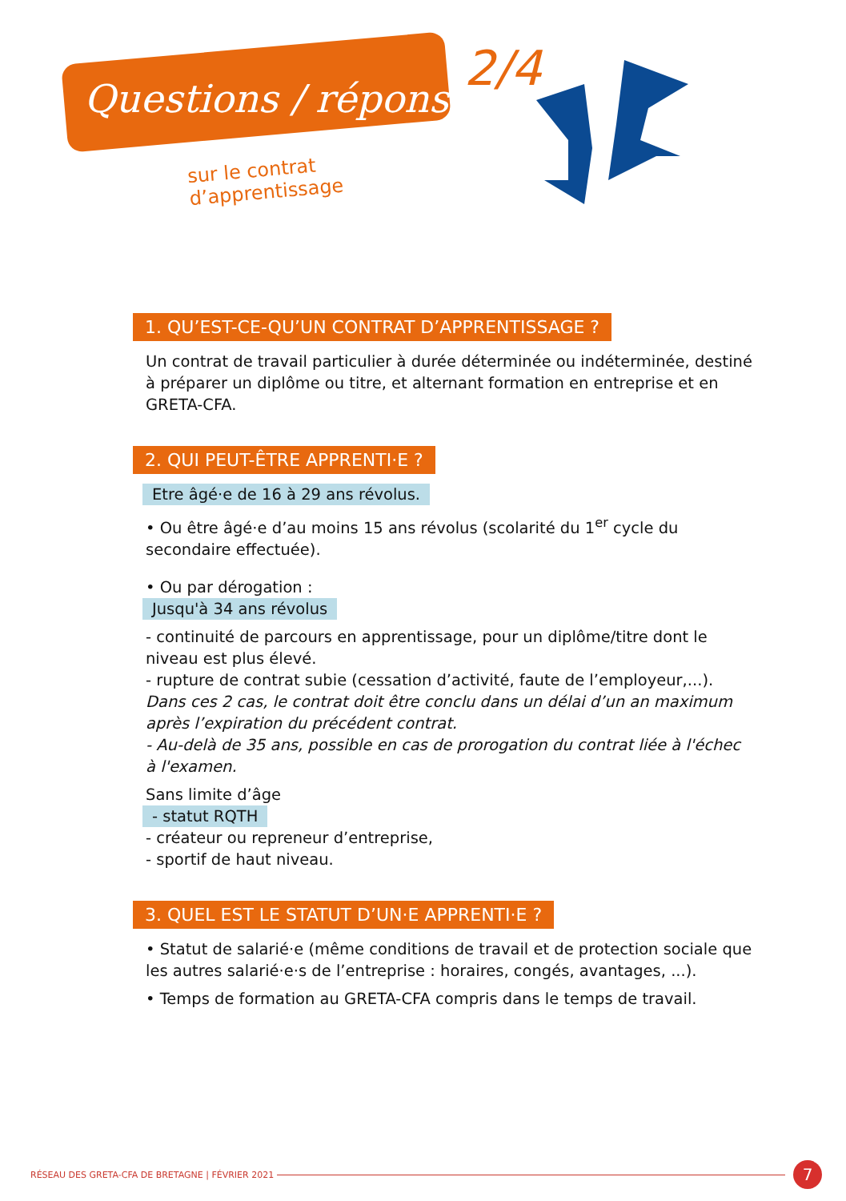Questions / réponses
2/4
sur le contrat d’apprentissage
1. QU’EST-CE-QU’UN CONTRAT D’APPRENTISSAGE ?
Un contrat de travail particulier à durée déterminée ou indéterminée, destiné à préparer un diplôme ou titre, et alternant formation en entreprise et en GRETA-CFA.
2. QUI PEUT-ÊTRE APPRENTI·E ?
Etre âgé·e de 16 à 29 ans révolus.
• Ou être âgé·e d’au moins 15 ans révolus (scolarité du 1<sup>er</sup> cycle du secondaire effectuée).
• Ou par dérogation :
Jusqu'à 34 ans révolus
- continuité de parcours en apprentissage, pour un diplôme/titre dont le niveau est plus élevé.
- rupture de contrat subie (cessation d’activité, faute de l’employeur,...).
Dans ces 2 cas, le contrat doit être conclu dans un délai d’un an maximum après l’expiration du précédent contrat.
- Au-delà de 35 ans, possible en cas de prorogation du contrat liée à l'échec à l'examen.
Sans limite d’âge
- statut RQTH
- créateur ou repreneur d’entreprise,
- sportif de haut niveau.
3. QUEL EST LE STATUT D’UN·E APPRENTI·E ?
• Statut de salarié·e (même conditions de travail et de protection sociale que les autres salarié·e·s de l’entreprise : horaires, congés, avantages, ...).
• Temps de formation au GRETA-CFA compris dans le temps de travail.
RÉSEAU DES GRETA-CFA DE BRETAGNE | FÉVRIER 2021 7